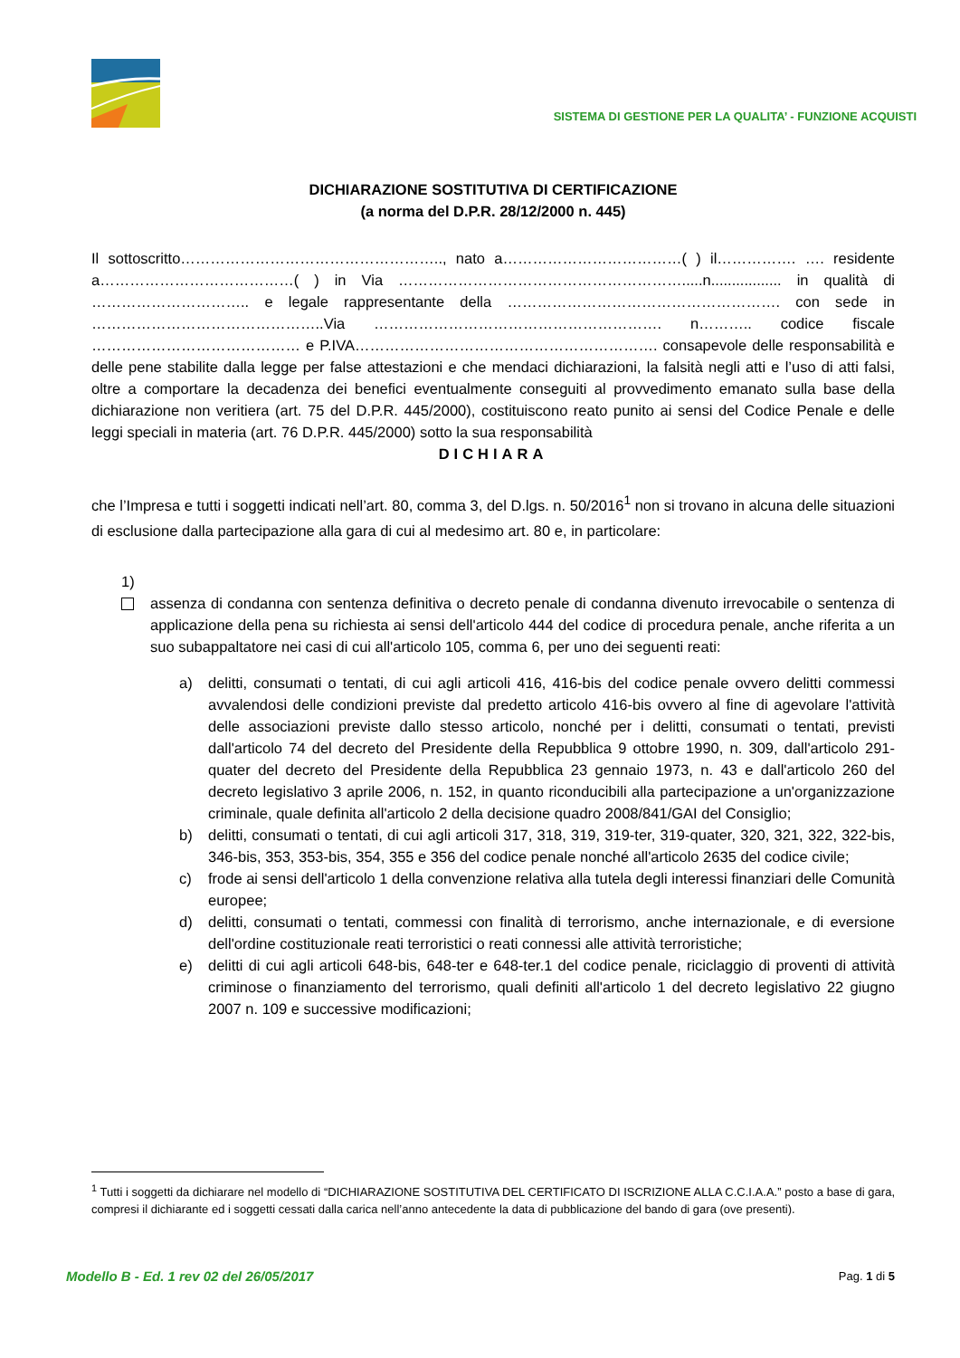SISTEMA DI GESTIONE PER LA QUALITA’ - FUNZIONE ACQUISTI
DICHIARAZIONE SOSTITUTIVA DI CERTIFICAZIONE
(a norma del D.P.R. 28/12/2000 n. 445)
Il sottoscritto…………………………………………….., nato a………………………………( ) il……………. …. residente a…………………………………( ) in Via ………………………………………………….....n................. in qualità di ………………………….. e legale rappresentante della ………………………………………………. con sede in ………………………………………..Via …………………………………………………. n……….. codice fiscale …………………………………… e P.IVA……………………………………………………. consapevole delle responsabilità e delle pene stabilite dalla legge per false attestazioni e che mendaci dichiarazioni, la falsità negli atti e l’uso di atti falsi, oltre a comportare la decadenza dei benefici eventualmente conseguiti al provvedimento emanato sulla base della dichiarazione non veritiera (art. 75 del D.P.R. 445/2000), costituiscono reato punito ai sensi del Codice Penale e delle leggi speciali in materia (art. 76 D.P.R. 445/2000) sotto la sua responsabilità
DICHIARA
che l’Impresa e tutti i soggetti indicati nell’art. 80, comma 3, del D.lgs. n. 50/2016<sup>1</sup> non si trovano in alcuna delle situazioni di esclusione dalla partecipazione alla gara di cui al medesimo art. 80 e, in particolare:
1)
assenza di condanna con sentenza definitiva o decreto penale di condanna divenuto irrevocabile o sentenza di applicazione della pena su richiesta ai sensi dell'articolo 444 del codice di procedura penale, anche riferita a un suo subappaltatore nei casi di cui all'articolo 105, comma 6, per uno dei seguenti reati:
a) delitti, consumati o tentati, di cui agli articoli 416, 416-bis del codice penale ovvero delitti commessi avvalendosi delle condizioni previste dal predetto articolo 416-bis ovvero al fine di agevolare l'attività delle associazioni previste dallo stesso articolo, nonché per i delitti, consumati o tentati, previsti dall'articolo 74 del decreto del Presidente della Repubblica 9 ottobre 1990, n. 309, dall'articolo 291-quater del decreto del Presidente della Repubblica 23 gennaio 1973, n. 43 e dall'articolo 260 del decreto legislativo 3 aprile 2006, n. 152, in quanto riconducibili alla partecipazione a un'organizzazione criminale, quale definita all'articolo 2 della decisione quadro 2008/841/GAI del Consiglio;
b) delitti, consumati o tentati, di cui agli articoli 317, 318, 319, 319-ter, 319-quater, 320, 321, 322, 322-bis, 346-bis, 353, 353-bis, 354, 355 e 356 del codice penale nonché all'articolo 2635 del codice civile;
c) frode ai sensi dell'articolo 1 della convenzione relativa alla tutela degli interessi finanziari delle Comunità europee;
d) delitti, consumati o tentati, commessi con finalità di terrorismo, anche internazionale, e di eversione dell'ordine costituzionale reati terroristici o reati connessi alle attività terroristiche;
e) delitti di cui agli articoli 648-bis, 648-ter e 648-ter.1 del codice penale, riciclaggio di proventi di attività criminose o finanziamento del terrorismo, quali definiti all'articolo 1 del decreto legislativo 22 giugno 2007 n. 109 e successive modificazioni;
<sup>1</sup> Tutti i soggetti da dichiarare nel modello di “DICHIARAZIONE SOSTITUTIVA DEL CERTIFICATO DI ISCRIZIONE ALLA C.C.I.A.A.” posto a base di gara, compresi il dichiarante ed i soggetti cessati dalla carica nell’anno antecedente la data di pubblicazione del bando di gara (ove presenti).
Modello B - Ed. 1 rev 02 del 26/05/2017 Pag. 1 di 5